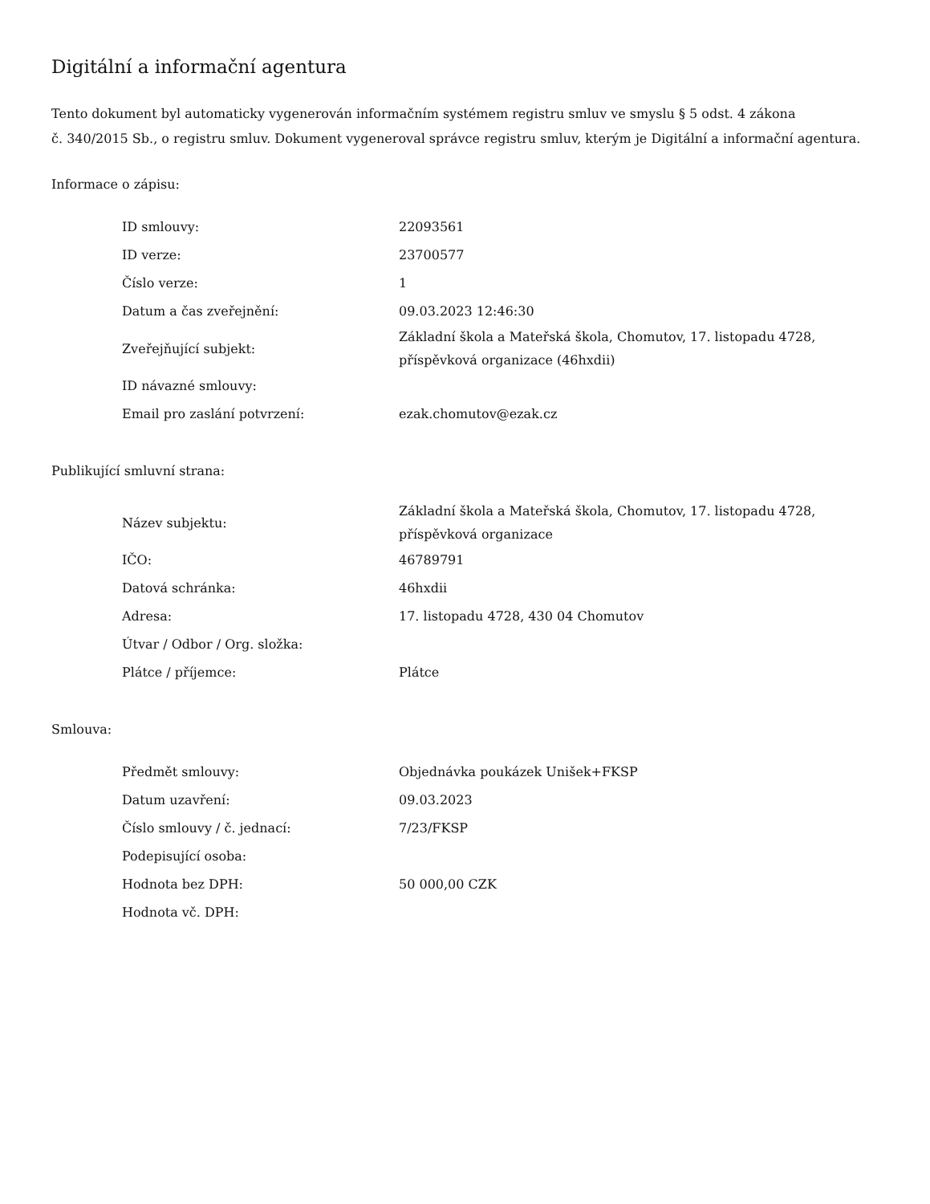Digitální a informační agentura
Tento dokument byl automaticky vygenerován informačním systémem registru smluv ve smyslu § 5 odst. 4 zákona
č. 340/2015 Sb., o registru smluv. Dokument vygeneroval správce registru smluv, kterým je Digitální a informační agentura.
Informace o zápisu:
| ID smlouvy: | 22093561 |
| ID verze: | 23700577 |
| Číslo verze: | 1 |
| Datum a čas zveřejnění: | 09.03.2023 12:46:30 |
| Zveřejňující subjekt: | Základní škola a Mateřská škola, Chomutov, 17. listopadu 4728, příspěvková organizace (46hxdii) |
| ID návazné smlouvy: | |
| Email pro zaslání potvrzení: | ezak.chomutov@ezak.cz |
Publikující smluvní strana:
| Název subjektu: | Základní škola a Mateřská škola, Chomutov, 17. listopadu 4728, příspěvková organizace |
| IČO: | 46789791 |
| Datová schránka: | 46hxdii |
| Adresa: | 17. listopadu 4728, 430 04 Chomutov |
| Útvar / Odbor / Org. složka: | |
| Plátce / příjemce: | Plátce |
Smlouva:
| Předmět smlouvy: | Objednávka poukázek Unišek+FKSP |
| Datum uzavření: | 09.03.2023 |
| Číslo smlouvy / č. jednací: | 7/23/FKSP |
| Podepisující osoba: | |
| Hodnota bez DPH: | 50 000,00 CZK |
| Hodnota vč. DPH: | |